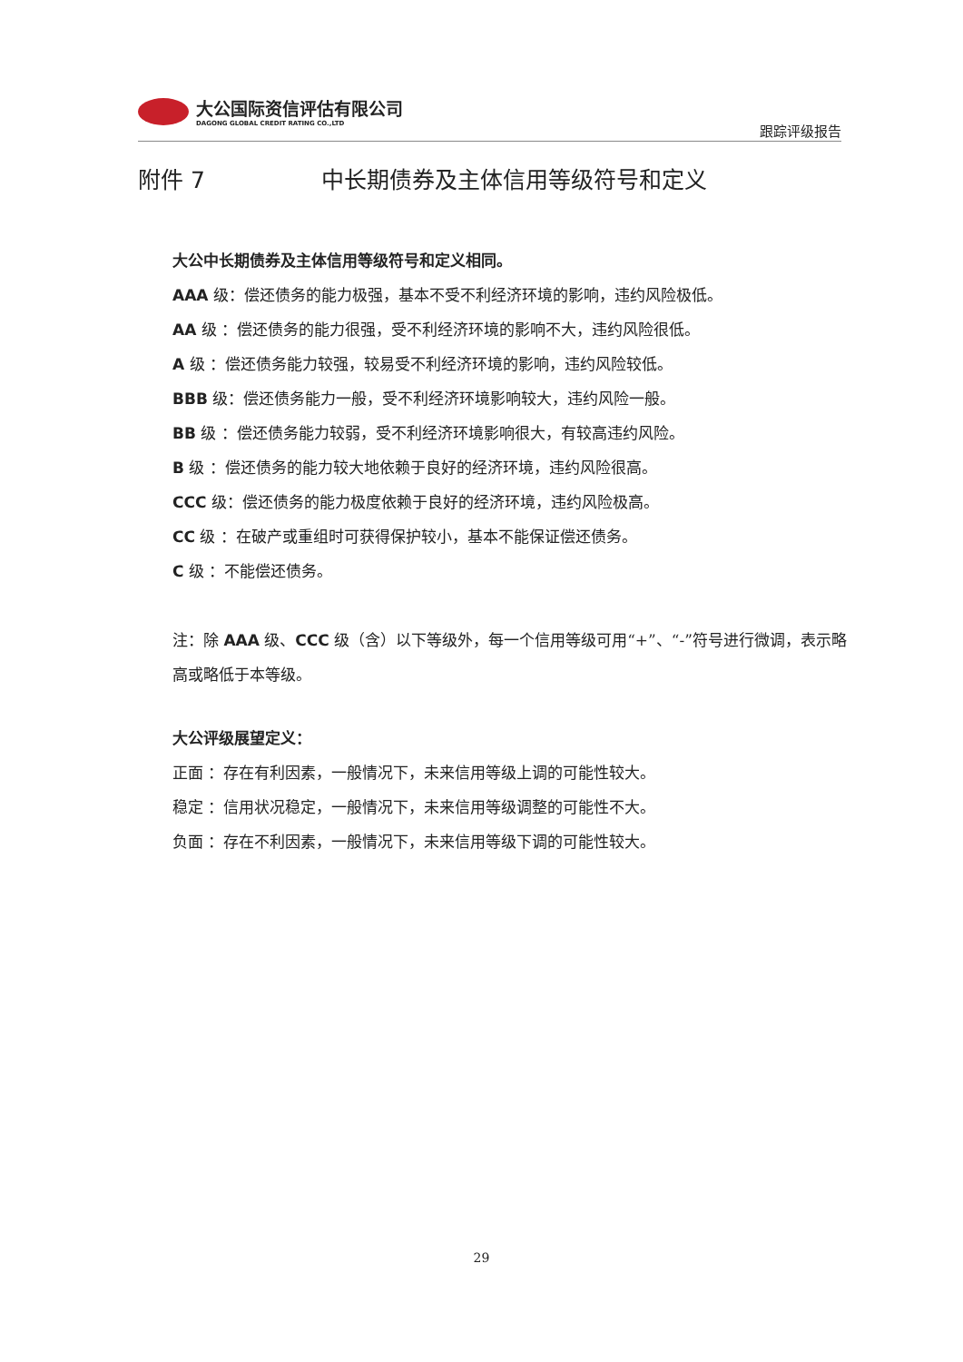大公国际资信评估有限公司
DAGONG GLOBAL CREDIT RATING CO.,LTD
跟踪评级报告
附件 7 中长期债券及主体信用等级符号和定义
大公中长期债券及主体信用等级符号和定义相同。
AAA 级：偿还债务的能力极强，基本不受不利经济环境的影响，违约风险极低。
AA 级 ：偿还债务的能力很强，受不利经济环境的影响不大，违约风险很低。
A 级 ：偿还债务能力较强，较易受不利经济环境的影响，违约风险较低。
BBB 级：偿还债务能力一般，受不利经济环境影响较大，违约风险一般。
BB 级 ：偿还债务能力较弱，受不利经济环境影响很大，有较高违约风险。
B 级 ：偿还债务的能力较大地依赖于良好的经济环境，违约风险很高。
CCC 级：偿还债务的能力极度依赖于良好的经济环境，违约风险极高。
CC 级 ：在破产或重组时可获得保护较小，基本不能保证偿还债务。
C 级 ：不能偿还债务。
注：除 AAA 级、CCC 级（含）以下等级外，每一个信用等级可用“+”、“-”符号进行微调，表示略高或略低于本等级。
大公评级展望定义：
正面 ：存在有利因素，一般情况下，未来信用等级上调的可能性较大。
稳定 ：信用状况稳定，一般情况下，未来信用等级调整的可能性不大。
负面 ：存在不利因素，一般情况下，未来信用等级下调的可能性较大。
29